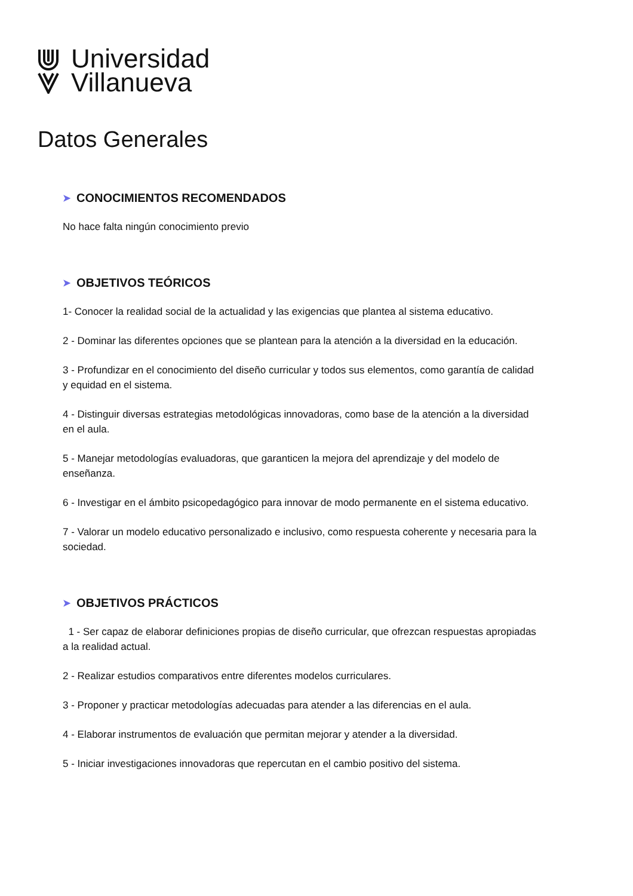Universidad
Villanueva
Datos Generales
➤ CONOCIMIENTOS RECOMENDADOS
No hace falta ningún conocimiento previo
➤ OBJETIVOS TEÓRICOS
1- Conocer la realidad social de la actualidad y las exigencias que plantea al sistema educativo.
2 - Dominar las diferentes opciones que se plantean para la atención a la diversidad en la educación.
3 - Profundizar en el conocimiento del diseño curricular y todos sus elementos, como garantía de calidad y equidad en el sistema.
4 - Distinguir diversas estrategias metodológicas innovadoras, como base de la atención a la diversidad en el aula.
5 - Manejar metodologías evaluadoras, que garanticen la mejora del aprendizaje y del modelo de enseñanza.
6 - Investigar en el ámbito psicopedagógico para innovar de modo permanente en el sistema educativo.
7 - Valorar un modelo educativo personalizado e inclusivo, como respuesta coherente y necesaria para la sociedad.
➤ OBJETIVOS PRÁCTICOS
1 - Ser capaz de elaborar definiciones propias de diseño curricular, que ofrezcan respuestas apropiadas a la realidad actual.
2 - Realizar estudios comparativos entre diferentes modelos curriculares.
3 - Proponer y practicar metodologías adecuadas para atender a las diferencias en el aula.
4 - Elaborar instrumentos de evaluación que permitan mejorar y atender a la diversidad.
5 - Iniciar investigaciones innovadoras que repercutan en el cambio positivo del sistema.